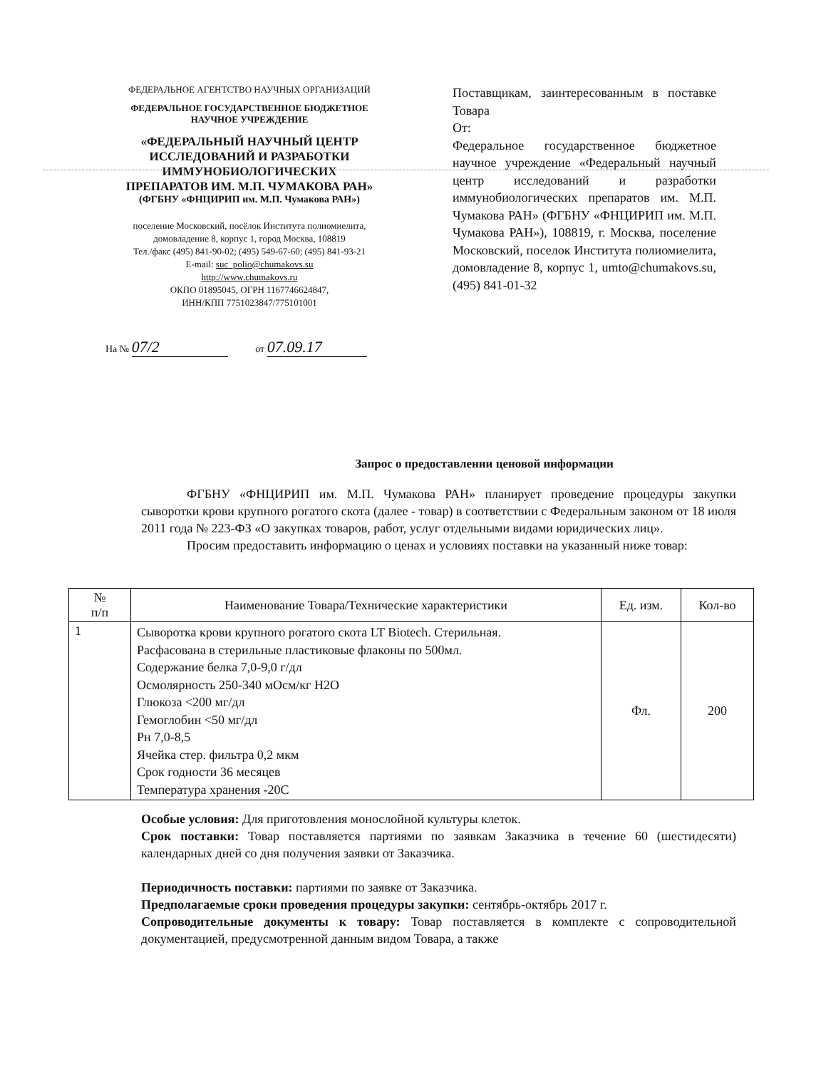ФЕДЕРАЛЬНОЕ АГЕНТСТВО НАУЧНЫХ ОРГАНИЗАЦИЙ
ФЕДЕРАЛЬНОЕ ГОСУДАРСТВЕННОЕ БЮДЖЕТНОЕ
НАУЧНОЕ УЧРЕЖДЕНИЕ
«ФЕДЕРАЛЬНЫЙ НАУЧНЫЙ ЦЕНТР
ИССЛЕДОВАНИЙ И РАЗРАБОТКИ
ИММУНОБИОЛОГИЧЕСКИХ
ПРЕПАРАТОВ ИМ. М.П. ЧУМАКОВА РАН»
(ФГБНУ «ФНЦИРИП им. М.П. Чумакова РАН»)
поселение Московский, посёлок Института полиомиелита,
домовладение 8, корпус 1, город Москва, 108819
Тел./факс (495) 841-90-02; (495) 549-67-60; (495) 841-93-21
E-mail: suc_polio@chumakovs.su
http://www.chumakovs.ru
ОКПО 01895045, ОГРН 1167746624847,
ИНН/КПП 7751023847/775101001
Поставщикам, заинтересованным в поставке Товара
От:
Федеральное государственное бюджетное научное учреждение «Федеральный научный центр исследований и разработки иммунобиологических препаратов им. М.П. Чумакова РАН» (ФГБНУ «ФНЦИРИП им. М.П. Чумакова РАН»), 108819, г. Москва, поселение Московский, поселок Института полиомиелита, домовладение 8, корпус 1, umto@chumakovs.su, (495) 841-01-32
На № 07/2 от 07.09.17
Запрос о предоставлении ценовой информации
ФГБНУ «ФНЦИРИП им. М.П. Чумакова РАН» планирует проведение процедуры закупки сыворотки крови крупного рогатого скота (далее - товар) в соответствии с Федеральным законом от 18 июля 2011 года № 223-ФЗ «О закупках товаров, работ, услуг отдельными видами юридических лиц».
Просим предоставить информацию о ценах и условиях поставки на указанный ниже товар:
| № п/п | Наименование Товара/Технические характеристики | Ед. изм. | Кол-во |
| --- | --- | --- | --- |
| 1 | Сыворотка крови крупного рогатого скота LT Biotech. Стерильная. Расфасована в стерильные пластиковые флаконы по 500мл. Содержание белка 7,0-9,0 г/дл Осмолярность 250-340 мОсм/кг H2O Глюкоза <200 мг/дл Гемоглобин <50 мг/дл Рн 7,0-8,5 Ячейка стер. фильтра 0,2 мкм Срок годности 36 месяцев Температура хранения -20С | Фл. | 200 |
Особые условия: Для приготовления монослойной культуры клеток.
Срок поставки: Товар поставляется партиями по заявкам Заказчика в течение 60 (шестидесяти) календарных дней со дня получения заявки от Заказчика.
Периодичность поставки: партиями по заявке от Заказчика.
Предполагаемые сроки проведения процедуры закупки: сентябрь-октябрь 2017 г.
Сопроводительные документы к товару: Товар поставляется в комплекте с сопроводительной документацией, предусмотренной данным видом Товара, а также